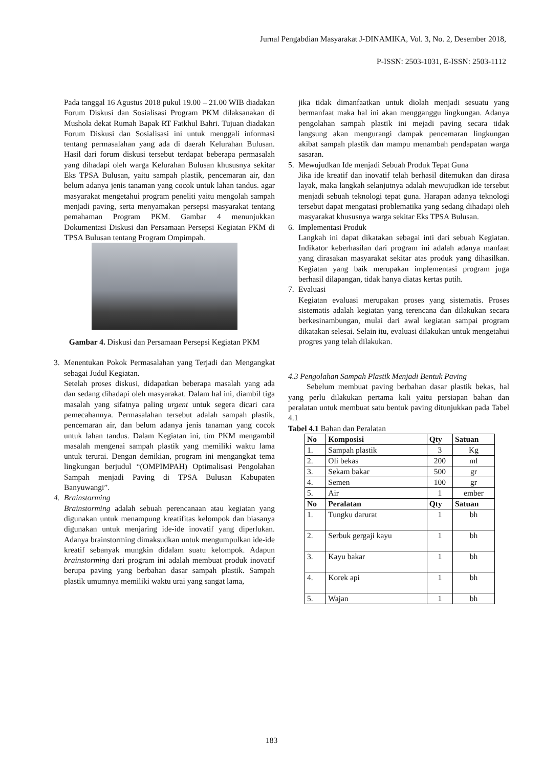Jurnal Pengabdian Masyarakat J-DINAMIKA, Vol. 3, No. 2, Desember 2018,
P-ISSN: 2503-1031, E-ISSN: 2503-1112
Pada tanggal 16 Agustus 2018 pukul 19.00 – 21.00 WIB diadakan Forum Diskusi dan Sosialisasi Program PKM dilaksanakan di Mushola dekat Rumah Bapak RT Fatkhul Bahri. Tujuan diadakan Forum Diskusi dan Sosialisasi ini untuk menggali informasi tentang permasalahan yang ada di daerah Kelurahan Bulusan. Hasil dari forum diskusi tersebut terdapat beberapa permasalah yang dihadapi oleh warga Kelurahan Bulusan khususnya sekitar Eks TPSA Bulusan, yaitu sampah plastik, pencemaran air, dan belum adanya jenis tanaman yang cocok untuk lahan tandus. agar masyarakat mengetahui program peneliti yaitu mengolah sampah menjadi paving, serta menyamakan persepsi masyarakat tentang pemahaman Program PKM. Gambar 4 menunjukkan Dokumentasi Diskusi dan Persamaan Persepsi Kegiatan PKM di TPSA Bulusan tentang Program Ompimpah.
Gambar 4. Diskusi dan Persamaan Persepsi Kegiatan PKM
3. Menentukan Pokok Permasalahan yang Terjadi dan Mengangkat sebagai Judul Kegiatan.
Setelah proses diskusi, didapatkan beberapa masalah yang ada dan sedang dihadapi oleh masyarakat. Dalam hal ini, diambil tiga masalah yang sifatnya paling urgent untuk segera dicari cara pemecahannya. Permasalahan tersebut adalah sampah plastik, pencemaran air, dan belum adanya jenis tanaman yang cocok untuk lahan tandus. Dalam Kegiatan ini, tim PKM mengambil masalah mengenai sampah plastik yang memiliki waktu lama untuk terurai. Dengan demikian, program ini mengangkat tema lingkungan berjudul “(OMPIMPAH) Optimalisasi Pengolahan Sampah menjadi Paving di TPSA Bulusan Kabupaten Banyuwangi”.
4. Brainstorming
Brainstorming adalah sebuah perencanaan atau kegiatan yang digunakan untuk menampung kreatifitas kelompok dan biasanya digunakan untuk menjaring ide-ide inovatif yang diperlukan. Adanya brainstorming dimaksudkan untuk mengumpulkan ide-ide kreatif sebanyak mungkin didalam suatu kelompok. Adapun brainstorming dari program ini adalah membuat produk inovatif berupa paving yang berbahan dasar sampah plastik. Sampah plastik umumnya memiliki waktu urai yang sangat lama,
jika tidak dimanfaatkan untuk diolah menjadi sesuatu yang bermanfaat maka hal ini akan mengganggu lingkungan. Adanya pengolahan sampah plastik ini mejadi paving secara tidak langsung akan mengurangi dampak pencemaran lingkungan akibat sampah plastik dan mampu menambah pendapatan warga sasaran.
5. Mewujudkan Ide menjadi Sebuah Produk Tepat Guna
Jika ide kreatif dan inovatif telah berhasil ditemukan dan dirasa layak, maka langkah selanjutnya adalah mewujudkan ide tersebut menjadi sebuah teknologi tepat guna. Harapan adanya teknologi tersebut dapat mengatasi problematika yang sedang dihadapi oleh masyarakat khususnya warga sekitar Eks TPSA Bulusan.
6. Implementasi Produk
Langkah ini dapat dikatakan sebagai inti dari sebuah Kegiatan. Indikator keberhasilan dari program ini adalah adanya manfaat yang dirasakan masyarakat sekitar atas produk yang dihasilkan. Kegiatan yang baik merupakan implementasi program juga berhasil dilapangan, tidak hanya diatas kertas putih.
7. Evaluasi
Kegiatan evaluasi merupakan proses yang sistematis. Proses sistematis adalah kegiatan yang terencana dan dilakukan secara berkesinambungan, mulai dari awal kegiatan sampai program dikatakan selesai. Selain itu, evaluasi dilakukan untuk mengetahui progres yang telah dilakukan.
4.3 Pengolahan Sampah Plastik Menjadi Bentuk Paving
Sebelum membuat paving berbahan dasar plastik bekas, hal yang perlu dilakukan pertama kali yaitu persiapan bahan dan peralatan untuk membuat satu bentuk paving ditunjukkan pada Tabel 4.1
Tabel 4.1 Bahan dan Peralatan
| No | Komposisi | Qty | Satuan |
| --- | --- | --- | --- |
| 1. | Sampah plastik | 3 | Kg |
| 2. | Oli bekas | 200 | ml |
| 3. | Sekam bakar | 500 | gr |
| 4. | Semen | 100 | gr |
| 5. | Air | 1 | ember |
| No | Peralatan | Qty | Satuan |
| 1. | Tungku darurat | 1 | bh |
| 2. | Serbuk gergaji kayu | 1 | bh |
| 3. | Kayu bakar | 1 | bh |
| 4. | Korek api | 1 | bh |
| 5. | Wajan | 1 | bh |
183